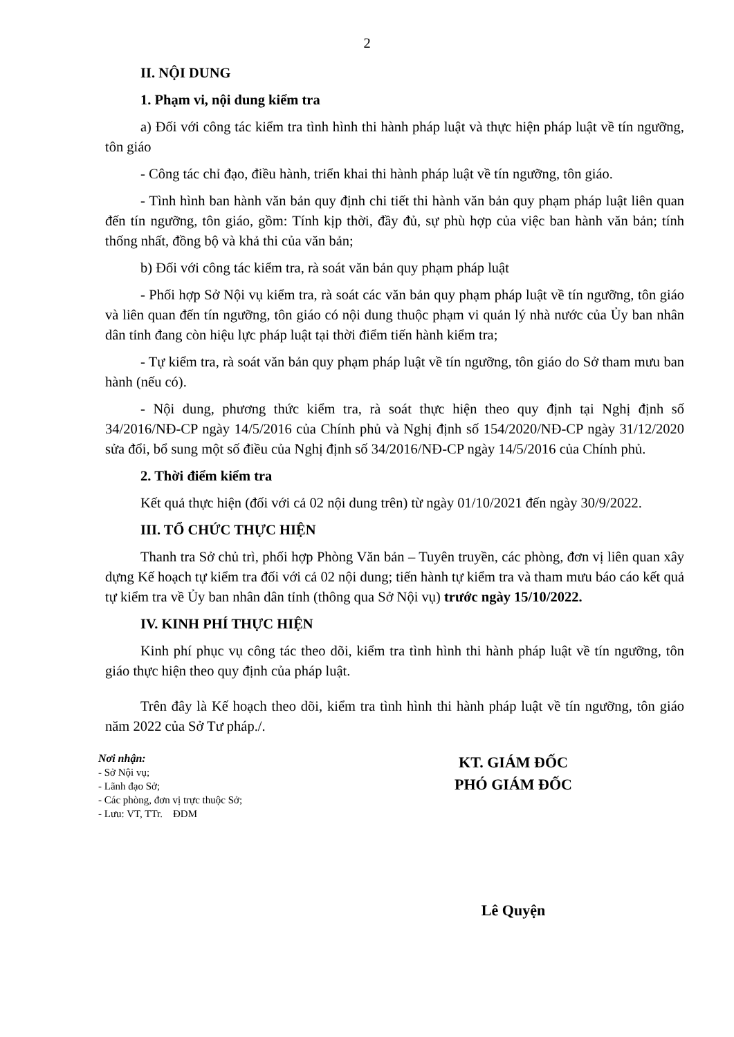2
II. NỘI DUNG
1. Phạm vi, nội dung kiểm tra
a) Đối với công tác kiểm tra tình hình thi hành pháp luật và thực hiện pháp luật về tín ngưỡng, tôn giáo
- Công tác chỉ đạo, điều hành, triển khai thi hành pháp luật về tín ngưỡng, tôn giáo.
- Tình hình ban hành văn bản quy định chi tiết thi hành văn bản quy phạm pháp luật liên quan đến tín ngưỡng, tôn giáo, gồm: Tính kịp thời, đầy đủ, sự phù hợp của việc ban hành văn bản; tính thống nhất, đồng bộ và khả thi của văn bản;
b) Đối với công tác kiểm tra, rà soát văn bản quy phạm pháp luật
- Phối hợp Sở Nội vụ kiểm tra, rà soát các văn bản quy phạm pháp luật về tín ngưỡng, tôn giáo và liên quan đến tín ngưỡng, tôn giáo có nội dung thuộc phạm vi quản lý nhà nước của Ủy ban nhân dân tỉnh đang còn hiệu lực pháp luật tại thời điểm tiến hành kiểm tra;
- Tự kiểm tra, rà soát văn bản quy phạm pháp luật về tín ngưỡng, tôn giáo do Sở tham mưu ban hành (nếu có).
- Nội dung, phương thức kiểm tra, rà soát thực hiện theo quy định tại Nghị định số 34/2016/NĐ-CP ngày 14/5/2016 của Chính phủ và Nghị định số 154/2020/NĐ-CP ngày 31/12/2020 sửa đổi, bổ sung một số điều của Nghị định số 34/2016/NĐ-CP ngày 14/5/2016 của Chính phủ.
2. Thời điểm kiểm tra
Kết quả thực hiện (đối với cả 02 nội dung trên) từ ngày 01/10/2021 đến ngày 30/9/2022.
III. TỔ CHỨC THỰC HIỆN
Thanh tra Sở chủ trì, phối hợp Phòng Văn bản – Tuyên truyền, các phòng, đơn vị liên quan xây dựng Kế hoạch tự kiểm tra đối với cả 02 nội dung; tiến hành tự kiểm tra và tham mưu báo cáo kết quả tự kiểm tra về Ủy ban nhân dân tỉnh (thông qua Sở Nội vụ) trước ngày 15/10/2022.
IV. KINH PHÍ THỰC HIỆN
Kinh phí phục vụ công tác theo dõi, kiểm tra tình hình thi hành pháp luật về tín ngưỡng, tôn giáo thực hiện theo quy định của pháp luật.
Trên đây là Kế hoạch theo dõi, kiểm tra tình hình thi hành pháp luật về tín ngưỡng, tôn giáo năm 2022 của Sở Tư pháp./.
Nơi nhận:
- Sở Nội vụ;
- Lãnh đạo Sở;
- Các phòng, đơn vị trực thuộc Sở;
- Lưu: VT, TTr. ĐDM
KT. GIÁM ĐỐC
PHÓ GIÁM ĐỐC
Lê Quyện